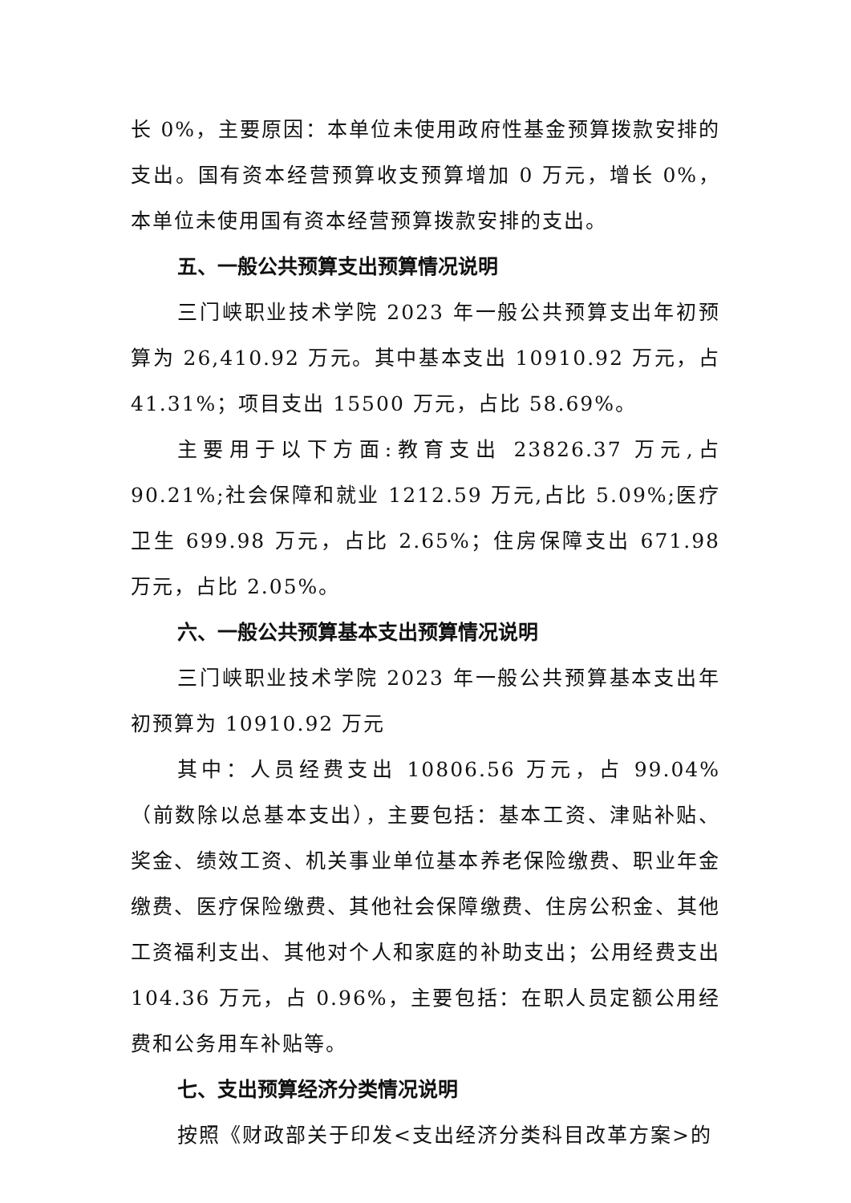长 0%，主要原因：本单位未使用政府性基金预算拨款安排的支出。国有资本经营预算收支预算增加 0 万元，增长 0%，本单位未使用国有资本经营预算拨款安排的支出。
五、一般公共预算支出预算情况说明
三门峡职业技术学院 2023 年一般公共预算支出年初预算为 26,410.92 万元。其中基本支出 10910.92 万元，占 41.31%；项目支出 15500 万元，占比 58.69%。
主要用于以下方面:教育支出 23826.37 万元,占 90.21%;社会保障和就业 1212.59 万元,占比 5.09%;医疗卫生 699.98 万元，占比 2.65%；住房保障支出 671.98 万元，占比 2.05%。
六、一般公共预算基本支出预算情况说明
三门峡职业技术学院 2023 年一般公共预算基本支出年初预算为 10910.92 万元
其中：人员经费支出 10806.56 万元，占 99.04%（前数除以总基本支出），主要包括：基本工资、津贴补贴、奖金、绩效工资、机关事业单位基本养老保险缴费、职业年金缴费、医疗保险缴费、其他社会保障缴费、住房公积金、其他工资福利支出、其他对个人和家庭的补助支出；公用经费支出 104.36 万元，占 0.96%，主要包括：在职人员定额公用经费和公务用车补贴等。
七、支出预算经济分类情况说明
按照《财政部关于印发<支出经济分类科目改革方案>的